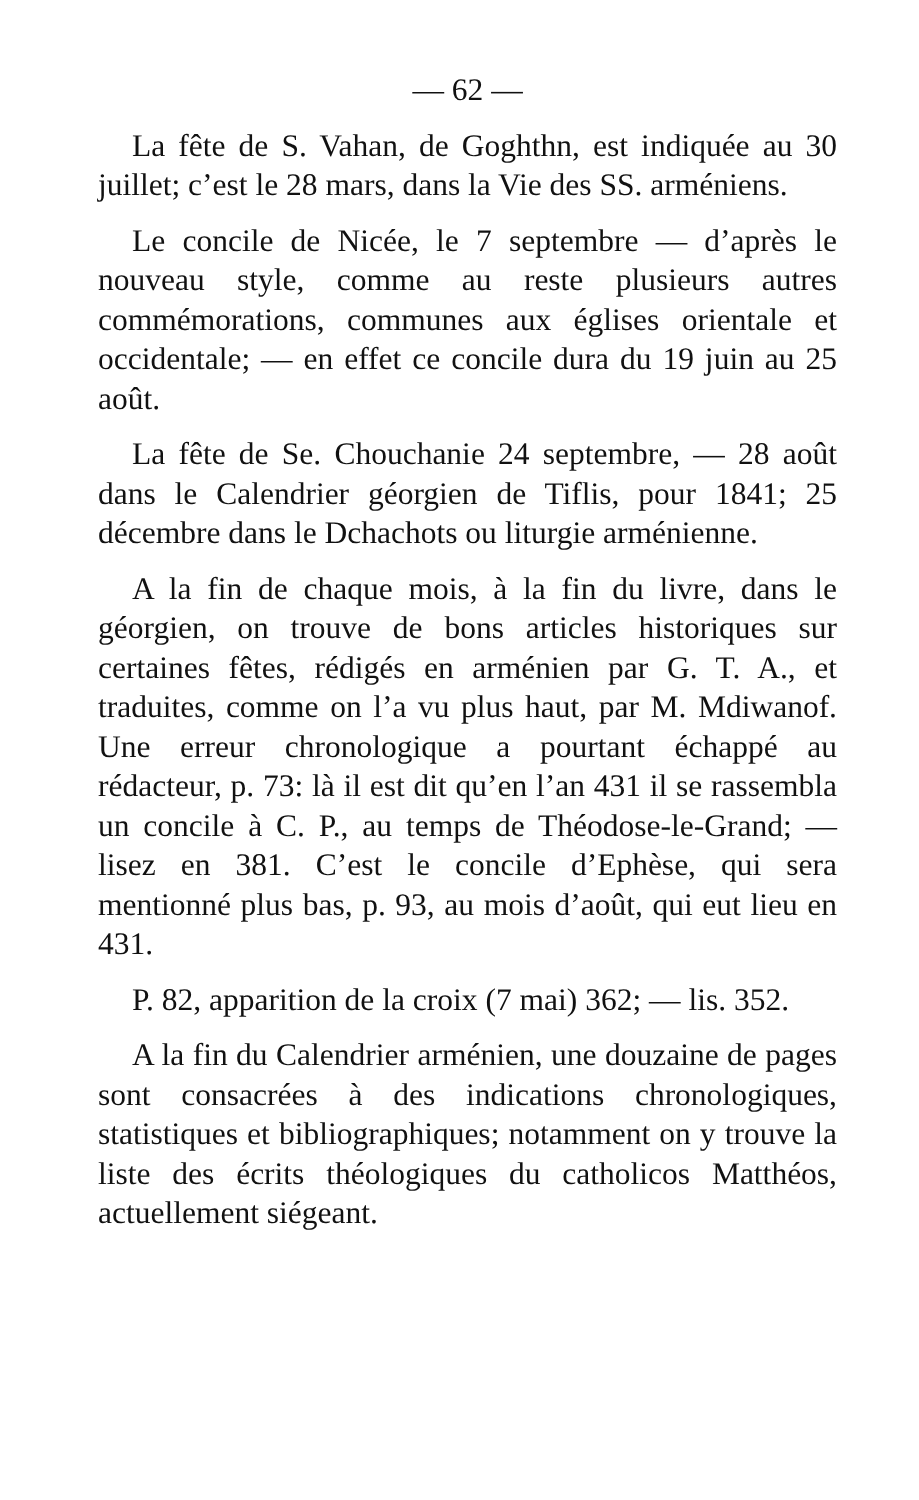— 62 —
La fête de S. Vahan, de Goghthn, est indiquée au 30 juillet; c’est le 28 mars, dans la Vie des SS. arméniens.
Le concile de Nicée, le 7 septembre — d’après le nouveau style, comme au reste plusieurs autres commémorations, communes aux églises orientale et occidentale; — en effet ce concile dura du 19 juin au 25 août.
La fête de Se. Chouchanie 24 septembre, — 28 août dans le Calendrier géorgien de Tiflis, pour 1841; 25 décembre dans le Dchachots ou liturgie arménienne.
A la fin de chaque mois, à la fin du livre, dans le géorgien, on trouve de bons articles historiques sur certaines fêtes, rédigés en arménien par G. T. A., et traduites, comme on l’a vu plus haut, par M. Mdiwanof. Une erreur chronologique a pourtant échappé au rédacteur, p. 73: là il est dit qu’en l’an 431 il se rassembla un concile à C. P., au temps de Théodose-le-Grand; — lisez en 381. C’est le concile d’Ephèse, qui sera mentionné plus bas, p. 93, au mois d’août, qui eut lieu en 431.
P. 82, apparition de la croix (7 mai) 362; — lis. 352.
A la fin du Calendrier arménien, une douzaine de pages sont consacrées à des indications chronologiques, statistiques et bibliographiques; notamment on y trouve la liste des écrits théologiques du catholicos Matthéos, actuellement siégeant.